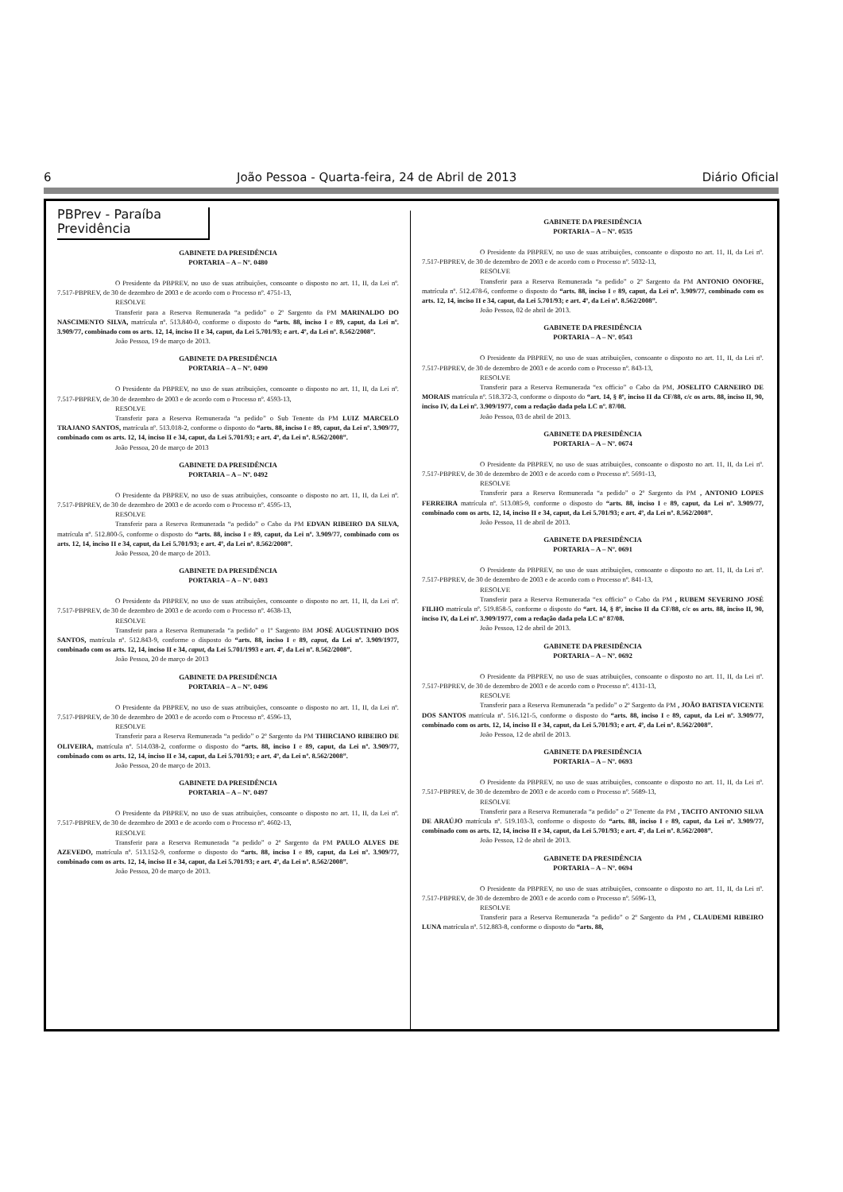6 João Pessoa - Quarta-feira, 24 de Abril de 2013 Diário Oficial
PBPrev - Paraíba Previdência
GABINETE DA PRESIDÊNCIA
PORTARIA – A – Nº. 0480
O Presidente da PBPREV, no uso de suas atribuições, consoante o disposto no art. 11, II, da Lei nº. 7.517-PBPREV, de 30 de dezembro de 2003 e de acordo com o Processo nº. 4751-13,
RESOLVE
Transferir para a Reserva Remunerada “a pedido” o 2º Sargento da PM MARINALDO DO NASCIMENTO SILVA, matrícula nº. 513.840-0, conforme o disposto do “arts. 88, inciso I e 89, caput, da Lei nº. 3.909/77, combinado com os arts. 12, 14, inciso II e 34, caput, da Lei 5.701/93; e art. 4º, da Lei nº. 8.562/2008”.
João Pessoa, 19 de março de 2013.
GABINETE DA PRESIDÊNCIA
PORTARIA – A – Nº. 0490
O Presidente da PBPREV, no uso de suas atribuições, consoante o disposto no art. 11, II, da Lei nº. 7.517-PBPREV, de 30 de dezembro de 2003 e de acordo com o Processo nº. 4593-13,
RESOLVE
Transferir para a Reserva Remunerada “a pedido” o Sub Tenente da PM LUIZ MARCELO TRAJANO SANTOS, matrícula nº. 513.018-2, conforme o disposto do “arts. 88, inciso I e 89, caput, da Lei nº. 3.909/77, combinado com os arts. 12, 14, inciso II e 34, caput, da Lei 5.701/93; e art. 4º, da Lei nº. 8.562/2008”.
João Pessoa, 20 de março de 2013
GABINETE DA PRESIDÊNCIA
PORTARIA – A – Nº. 0492
O Presidente da PBPREV, no uso de suas atribuições, consoante o disposto no art. 11, II, da Lei nº. 7.517-PBPREV, de 30 de dezembro de 2003 e de acordo com o Processo nº. 4595-13,
RESOLVE
Transferir para a Reserva Remunerada “a pedido” o Cabo da PM EDVAN RIBEIRO DA SILVA, matrícula nº. 512.800-5, conforme o disposto do “arts. 88, inciso I e 89, caput, da Lei nº. 3.909/77, combinado com os arts. 12, 14, inciso II e 34, caput, da Lei 5.701/93; e art. 4º, da Lei nº. 8.562/2008”.
João Pessoa, 20 de março de 2013.
GABINETE DA PRESIDÊNCIA
PORTARIA – A – Nº. 0493
O Presidente da PBPREV, no uso de suas atribuições, consoante o disposto no art. 11, II, da Lei nº. 7.517-PBPREV, de 30 de dezembro de 2003 e de acordo com o Processo nº. 4638-13,
RESOLVE
Transferir para a Reserva Remunerada “a pedido” o 1º Sargento BM JOSÉ AUGUSTINHO DOS SANTOS, matrícula nº. 512.843-9, conforme o disposto do “arts. 88, inciso I e 89, caput, da Lei nº. 3.909/1977, combinado com os arts. 12, 14, inciso II e 34, caput, da Lei 5.701/1993 e art. 4º, da Lei nº. 8.562/2008”.
João Pessoa, 20 de março de 2013
GABINETE DA PRESIDÊNCIA
PORTARIA – A – Nº. 0496
O Presidente da PBPREV, no uso de suas atribuições, consoante o disposto no art. 11, II, da Lei nº. 7.517-PBPREV, de 30 de dezembro de 2003 e de acordo com o Processo nº. 4596-13,
RESOLVE
Transferir para a Reserva Remunerada “a pedido” o 2º Sargento da PM THIRCIANO RIBEIRO DE OLIVEIRA, matrícula nº. 514.038-2, conforme o disposto do “arts. 88, inciso I e 89, caput, da Lei nº. 3.909/77, combinado com os arts. 12, 14, inciso II e 34, caput, da Lei 5.701/93; e art. 4º, da Lei nº. 8.562/2008”.
João Pessoa, 20 de março de 2013.
GABINETE DA PRESIDÊNCIA
PORTARIA – A – Nº. 0497
O Presidente da PBPREV, no uso de suas atribuições, consoante o disposto no art. 11, II, da Lei nº. 7.517-PBPREV, de 30 de dezembro de 2003 e de acordo com o Processo nº. 4602-13,
RESOLVE
Transferir para a Reserva Remunerada “a pedido” o 2º Sargento da PM PAULO ALVES DE AZEVEDO, matrícula nº. 513.152-9, conforme o disposto do “arts. 88, inciso I e 89, caput, da Lei nº. 3.909/77, combinado com os arts. 12, 14, inciso II e 34, caput, da Lei 5.701/93; e art. 4º, da Lei nº. 8.562/2008”.
João Pessoa, 20 de março de 2013.
GABINETE DA PRESIDÊNCIA
PORTARIA – A – Nº. 0535
O Presidente da PBPREV, no uso de suas atribuições, consoante o disposto no art. 11, II, da Lei nº. 7.517-PBPREV, de 30 de dezembro de 2003 e de acordo com o Processo nº. 5032-13,
RESOLVE
Transferir para a Reserva Remunerada “a pedido” o 2º Sargento da PM ANTONIO ONOFRE, matrícula nº. 512.478-6, conforme o disposto do “arts. 88, inciso I e 89, caput, da Lei nº. 3.909/77, combinado com os arts. 12, 14, inciso II e 34, caput, da Lei 5.701/93; e art. 4º, da Lei nº. 8.562/2008”.
João Pessoa, 02 de abril de 2013.
GABINETE DA PRESIDÊNCIA
PORTARIA – A – Nº. 0543
O Presidente da PBPREV, no uso de suas atribuições, consoante o disposto no art. 11, II, da Lei nº. 7.517-PBPREV, de 30 de dezembro de 2003 e de acordo com o Processo nº. 843-13,
RESOLVE
Transferir para a Reserva Remunerada “ex officio” o Cabo da PM, JOSELITO CARNEIRO DE MORAIS matrícula nº. 518.372-3, conforme o disposto do “art. 14, § 8º, inciso II da CF/88, c/c os arts. 88, inciso II, 90, inciso IV, da Lei nº. 3.909/1977, com a redação dada pela LC nº. 87/08.
João Pessoa, 03 de abril de 2013.
GABINETE DA PRESIDÊNCIA
PORTARIA – A – Nº. 0674
O Presidente da PBPREV, no uso de suas atribuições, consoante o disposto no art. 11, II, da Lei nº. 7.517-PBPREV, de 30 de dezembro de 2003 e de acordo com o Processo nº. 5691-13,
RESOLVE
Transferir para a Reserva Remunerada “a pedido” o 2º Sargento da PM , ANTONIO LOPES FERREIRA matrícula nº. 513.085-9, conforme o disposto do “arts. 88, inciso I e 89, caput, da Lei nº. 3.909/77, combinado com os arts. 12, 14, inciso II e 34, caput, da Lei 5.701/93; e art. 4º, da Lei nº. 8.562/2008”.
João Pessoa, 11 de abril de 2013.
GABINETE DA PRESIDÊNCIA
PORTARIA – A – Nº. 0691
O Presidente da PBPREV, no uso de suas atribuições, consoante o disposto no art. 11, II, da Lei nº. 7.517-PBPREV, de 30 de dezembro de 2003 e de acordo com o Processo nº. 841-13,
RESOLVE
Transferir para a Reserva Remunerada “ex officio” o Cabo da PM , RUBEM SEVERINO JOSÉ FILHO matrícula nº. 519.858-5, conforme o disposto do “art. 14, § 8º, inciso II da CF/88, c/c os arts. 88, inciso II, 90, inciso IV, da Lei nº. 3.909/1977, com a redação dada pela LC nº 87/08.
João Pessoa, 12 de abril de 2013.
GABINETE DA PRESIDÊNCIA
PORTARIA – A – Nº. 0692
O Presidente da PBPREV, no uso de suas atribuições, consoante o disposto no art. 11, II, da Lei nº. 7.517-PBPREV, de 30 de dezembro de 2003 e de acordo com o Processo nº. 4131-13,
RESOLVE
Transferir para a Reserva Remunerada “a pedido” o 2º Sargento da PM , JOÃO BATISTA VICENTE DOS SANTOS matrícula nº. 516.121-5, conforme o disposto do “arts. 88, inciso I e 89, caput, da Lei nº. 3.909/77, combinado com os arts. 12, 14, inciso II e 34, caput, da Lei 5.701/93; e art. 4º, da Lei nº. 8.562/2008”.
João Pessoa, 12 de abril de 2013.
GABINETE DA PRESIDÊNCIA
PORTARIA – A – Nº. 0693
O Presidente da PBPREV, no uso de suas atribuições, consoante o disposto no art. 11, II, da Lei nº. 7.517-PBPREV, de 30 de dezembro de 2003 e de acordo com o Processo nº. 5689-13,
RESOLVE
Transferir para a Reserva Remunerada “a pedido” o 2º Tenente da PM , TACITO ANTONIO SILVA DE ARAÚJO matrícula nº. 519.103-3, conforme o disposto do “arts. 88, inciso I e 89, caput, da Lei nº. 3.909/77, combinado com os arts. 12, 14, inciso II e 34, caput, da Lei 5.701/93; e art. 4º, da Lei nº. 8.562/2008”.
João Pessoa, 12 de abril de 2013.
GABINETE DA PRESIDÊNCIA
PORTARIA – A – Nº. 0694
O Presidente da PBPREV, no uso de suas atribuições, consoante o disposto no art. 11, II, da Lei nº. 7.517-PBPREV, de 30 de dezembro de 2003 e de acordo com o Processo nº. 5696-13,
RESOLVE
Transferir para a Reserva Remunerada “a pedido” o 2º Sargento da PM , CLAUDEMI RIBEIRO LUNA matrícula nº. 512.883-8, conforme o disposto do “arts. 88,